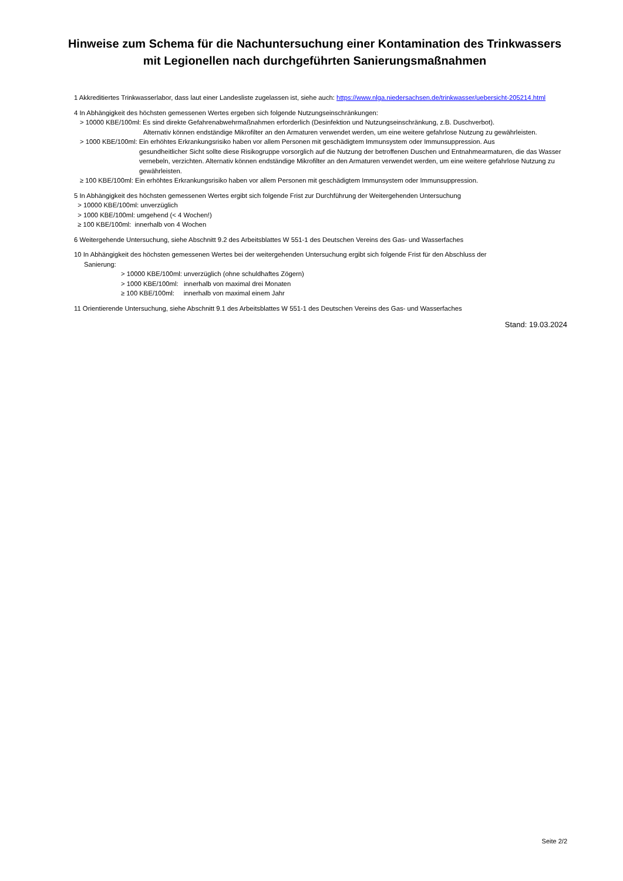Hinweise zum Schema für die Nachuntersuchung einer Kontamination des Trinkwassers mit Legionellen nach durchgeführten Sanierungsmaßnahmen
1 Akkreditiertes Trinkwasserlabor, dass laut einer Landesliste zugelassen ist, siehe auch: https://www.nlga.niedersachsen.de/trinkwasser/uebersicht-205214.html
4 In Abhängigkeit des höchsten gemessenen Wertes ergeben sich folgende Nutzungseinschränkungen:
> 10000 KBE/100ml: Es sind direkte Gefahrenabwehrmaßnahmen erforderlich (Desinfektion und Nutzungseinschränkung, z.B. Duschverbot).
Alternativ können endständige Mikrofilter an den Armaturen verwendet werden, um eine weitere gefahrlose Nutzung zu gewährleisten.
> 1000 KBE/100ml: Ein erhöhtes Erkrankungsrisiko haben vor allem Personen mit geschädigtem Immunsystem oder Immunsuppression. Aus
gesundheitlicher Sicht sollte diese Risikogruppe vorsorglich auf die Nutzung der betroffenen Duschen und Entnahmearmaturen, die das Wasser vernebeln, verzichten. Alternativ können endständige Mikrofilter an den Armaturen verwendet werden, um eine weitere gefahrlose Nutzung zu gewährleisten.
≥ 100 KBE/100ml: Ein erhöhtes Erkrankungsrisiko haben vor allem Personen mit geschädigtem Immunsystem oder Immunsuppression.
5 In Abhängigkeit des höchsten gemessenen Wertes ergibt sich folgende Frist zur Durchführung der Weitergehenden Untersuchung
> 10000 KBE/100ml: unverzüglich
> 1000 KBE/100ml: umgehend (< 4 Wochen!)
≥ 100 KBE/100ml: innerhalb von 4 Wochen
6 Weitergehende Untersuchung, siehe Abschnitt 9.2 des Arbeitsblattes W 551-1 des Deutschen Vereins des Gas- und Wasserfaches
10 In Abhängigkeit des höchsten gemessenen Wertes bei der weitergehenden Untersuchung ergibt sich folgende Frist für den Abschluss der
Sanierung:
> 10000 KBE/100ml: unverzüglich (ohne schuldhaftes Zögern)
> 1000 KBE/100ml: innerhalb von maximal drei Monaten
≥ 100 KBE/100ml: innerhalb von maximal einem Jahr
11 Orientierende Untersuchung, siehe Abschnitt 9.1 des Arbeitsblattes W 551-1 des Deutschen Vereins des Gas- und Wasserfaches
Stand: 19.03.2024
Seite 2/2